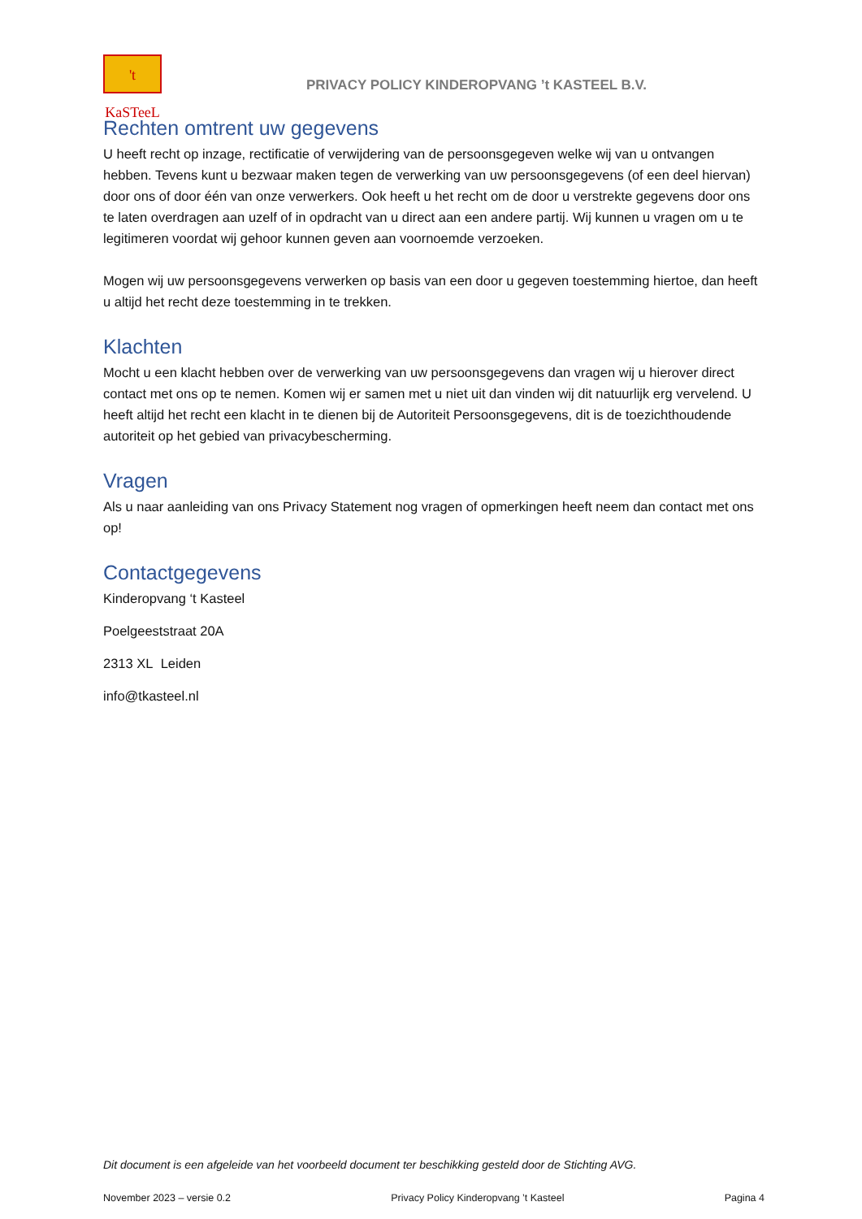't KaSTeeL
PRIVACY POLICY KINDEROPVANG ’t KASTEEL B.V.
Rechten omtrent uw gegevens
U heeft recht op inzage, rectificatie of verwijdering van de persoonsgegeven welke wij van u ontvangen hebben. Tevens kunt u bezwaar maken tegen de verwerking van uw persoonsgegevens (of een deel hiervan) door ons of door één van onze verwerkers. Ook heeft u het recht om de door u verstrekte gegevens door ons te laten overdragen aan uzelf of in opdracht van u direct aan een andere partij. Wij kunnen u vragen om u te legitimeren voordat wij gehoor kunnen geven aan voornoemde verzoeken.
Mogen wij uw persoonsgegevens verwerken op basis van een door u gegeven toestemming hiertoe, dan heeft u altijd het recht deze toestemming in te trekken.
Klachten
Mocht u een klacht hebben over de verwerking van uw persoonsgegevens dan vragen wij u hierover direct contact met ons op te nemen. Komen wij er samen met u niet uit dan vinden wij dit natuurlijk erg vervelend. U heeft altijd het recht een klacht in te dienen bij de Autoriteit Persoonsgegevens, dit is de toezichthoudende autoriteit op het gebied van privacybescherming.
Vragen
Als u naar aanleiding van ons Privacy Statement nog vragen of opmerkingen heeft neem dan contact met ons op!
Contactgegevens
Kinderopvang ‘t Kasteel
Poelgeeststraat 20A
2313 XL Leiden
info@tkasteel.nl
Dit document is een afgeleide van het voorbeeld document ter beschikking gesteld door de Stichting AVG.
November 2023 – versie 0.2 Privacy Policy Kinderopvang ’t Kasteel Pagina 4